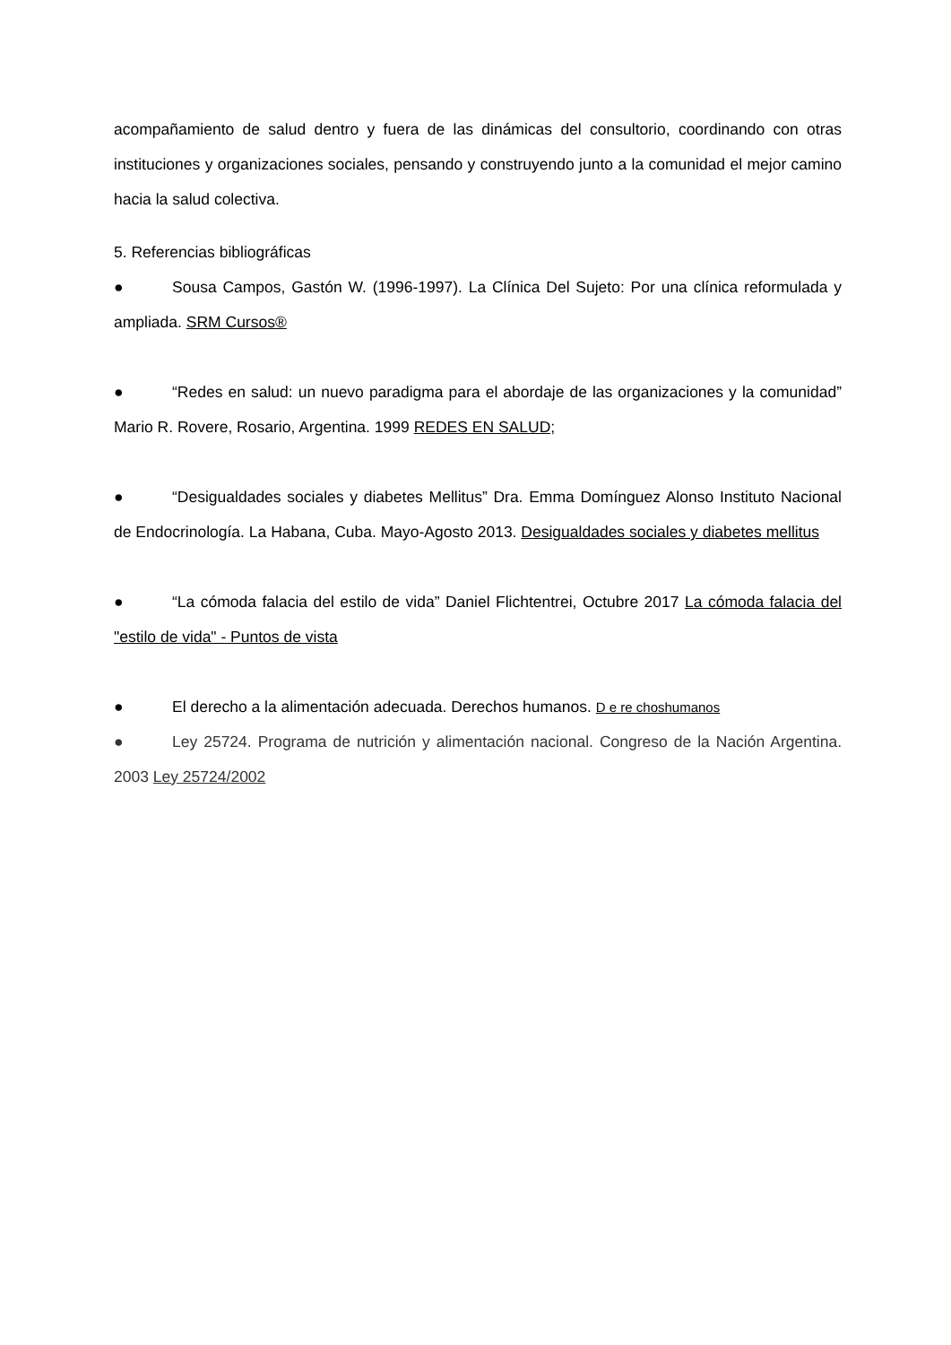acompañamiento de salud dentro y fuera de las dinámicas del consultorio, coordinando con otras instituciones y organizaciones sociales, pensando y construyendo junto a la comunidad el mejor camino hacia la salud colectiva.
5. Referencias bibliográficas
● Sousa Campos, Gastón W. (1996-1997). La Clínica Del Sujeto: Por una clínica reformulada y ampliada. SRM Cursos®
● “Redes en salud: un nuevo paradigma para el abordaje de las organizaciones y la comunidad” Mario R. Rovere, Rosario, Argentina. 1999 REDES EN SALUD;
● “Desigualdades sociales y diabetes Mellitus” Dra. Emma Domínguez Alonso Instituto Nacional de Endocrinología. La Habana, Cuba. Mayo-Agosto 2013. Desigualdades sociales y diabetes mellitus
● “La cómoda falacia del estilo de vida” Daniel Flichtentrei, Octubre 2017 La cómoda falacia del "estilo de vida" - Puntos de vista
● El derecho a la alimentación adecuada. Derechos humanos. D e re choshumanos
● Ley 25724. Programa de nutrición y alimentación nacional. Congreso de la Nación Argentina. 2003 Ley 25724/2002